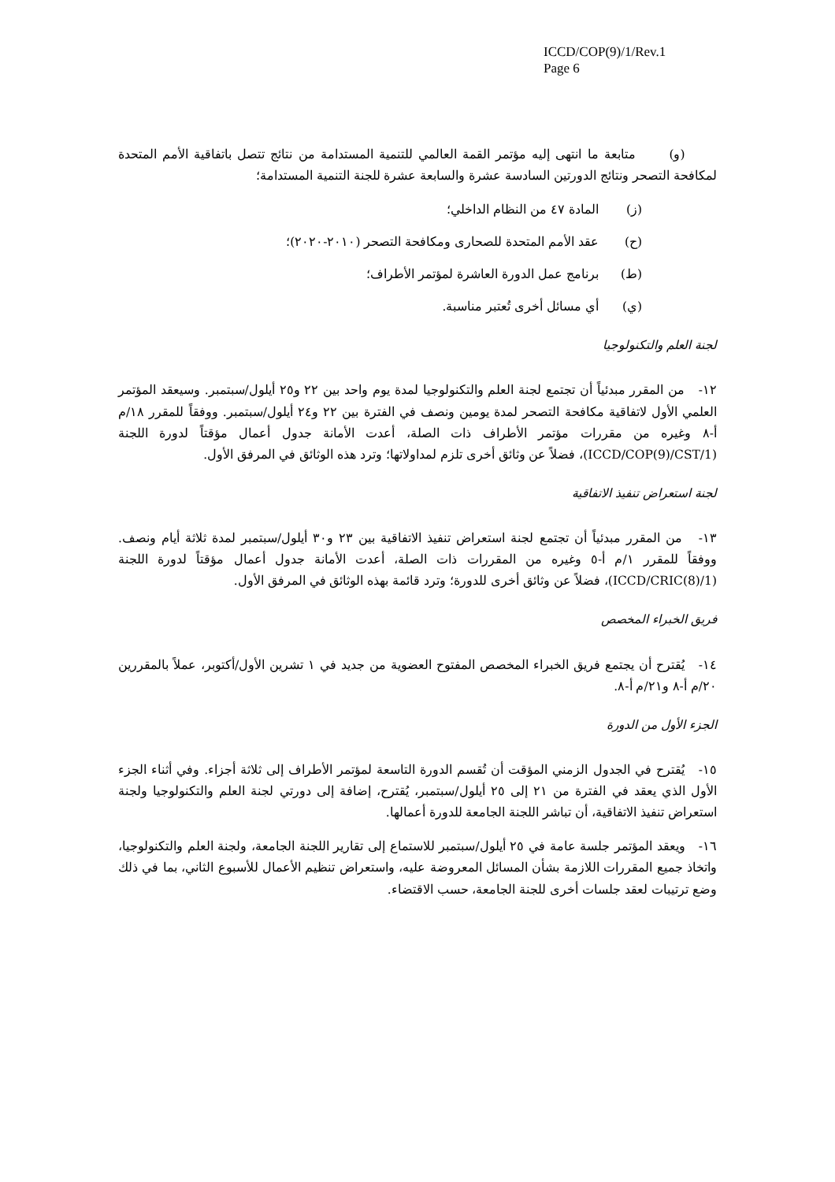ICCD/COP(9)/1/Rev.1
Page 6
(و) متابعة ما انتهى إليه مؤتمر القمة العالمي للتنمية المستدامة من نتائج تتصل باتفاقية الأمم المتحدة لمكافحة التصحر ونتائج الدورتين السادسة عشرة والسابعة عشرة للجنة التنمية المستدامة؛
(ز) المادة ٤٧ من النظام الداخلي؛
(ح) عقد الأمم المتحدة للصحارى ومكافحة التصحر (٢٠١٠-٢٠٢٠)؛
(ط) برنامج عمل الدورة العاشرة لمؤتمر الأطراف؛
(ي) أي مسائل أخرى تُعتبر مناسبة.
لجنة العلم والتكنولوجيا
١٢- من المقرر مبدئياً أن تجتمع لجنة العلم والتكنولوجيا لمدة يوم واحد بين ٢٢ و٢٥ أيلول/سبتمبر. وسيعقد المؤتمر العلمي الأول لاتفاقية مكافحة التصحر لمدة يومين ونصف في الفترة بين ٢٢ و٢٤ أيلول/سبتمبر. ووفقاً للمقرر ١٨/م أ-٨ وغيره من مقررات مؤتمر الأطراف ذات الصلة، أعدت الأمانة جدول أعمال مؤقتاً لدورة اللجنة (ICCD/COP(9)/CST/1)، فضلاً عن وثائق أخرى تلزم لمداولاتها؛ وترد هذه الوثائق في المرفق الأول.
لجنة استعراض تنفيذ الاتفاقية
١٣- من المقرر مبدئياً أن تجتمع لجنة استعراض تنفيذ الاتفاقية بين ٢٣ و٣٠ أيلول/سبتمبر لمدة ثلاثة أيام ونصف. ووفقاً للمقرر ١/م أ-٥ وغيره من المقررات ذات الصلة، أعدت الأمانة جدول أعمال مؤقتاً لدورة اللجنة (ICCD/CRIC(8)/1)، فضلاً عن وثائق أخرى للدورة؛ وترد قائمة بهذه الوثائق في المرفق الأول.
فريق الخبراء المخصص
١٤- يُقترح أن يجتمع فريق الخبراء المخصص المفتوح العضوية من جديد في ١ تشرين الأول/أكتوبر، عملاً بالمقررين ٢٠/م أ-٨ و٢١/م أ-٨.
الجزء الأول من الدورة
١٥- يُقترح في الجدول الزمني المؤقت أن تُقسم الدورة التاسعة لمؤتمر الأطراف إلى ثلاثة أجزاء. وفي أثناء الجزء الأول الذي يعقد في الفترة من ٢١ إلى ٢٥ أيلول/سبتمبر، يُقترح، إضافة إلى دورتي لجنة العلم والتكنولوجيا ولجنة استعراض تنفيذ الاتفاقية، أن تباشر اللجنة الجامعة للدورة أعمالها.
١٦- ويعقد المؤتمر جلسة عامة في ٢٥ أيلول/سبتمبر للاستماع إلى تقارير اللجنة الجامعة، ولجنة العلم والتكنولوجيا، واتخاذ جميع المقررات اللازمة بشأن المسائل المعروضة عليه، واستعراض تنظيم الأعمال للأسبوع الثاني، بما في ذلك وضع ترتيبات لعقد جلسات أخرى للجنة الجامعة، حسب الاقتضاء.